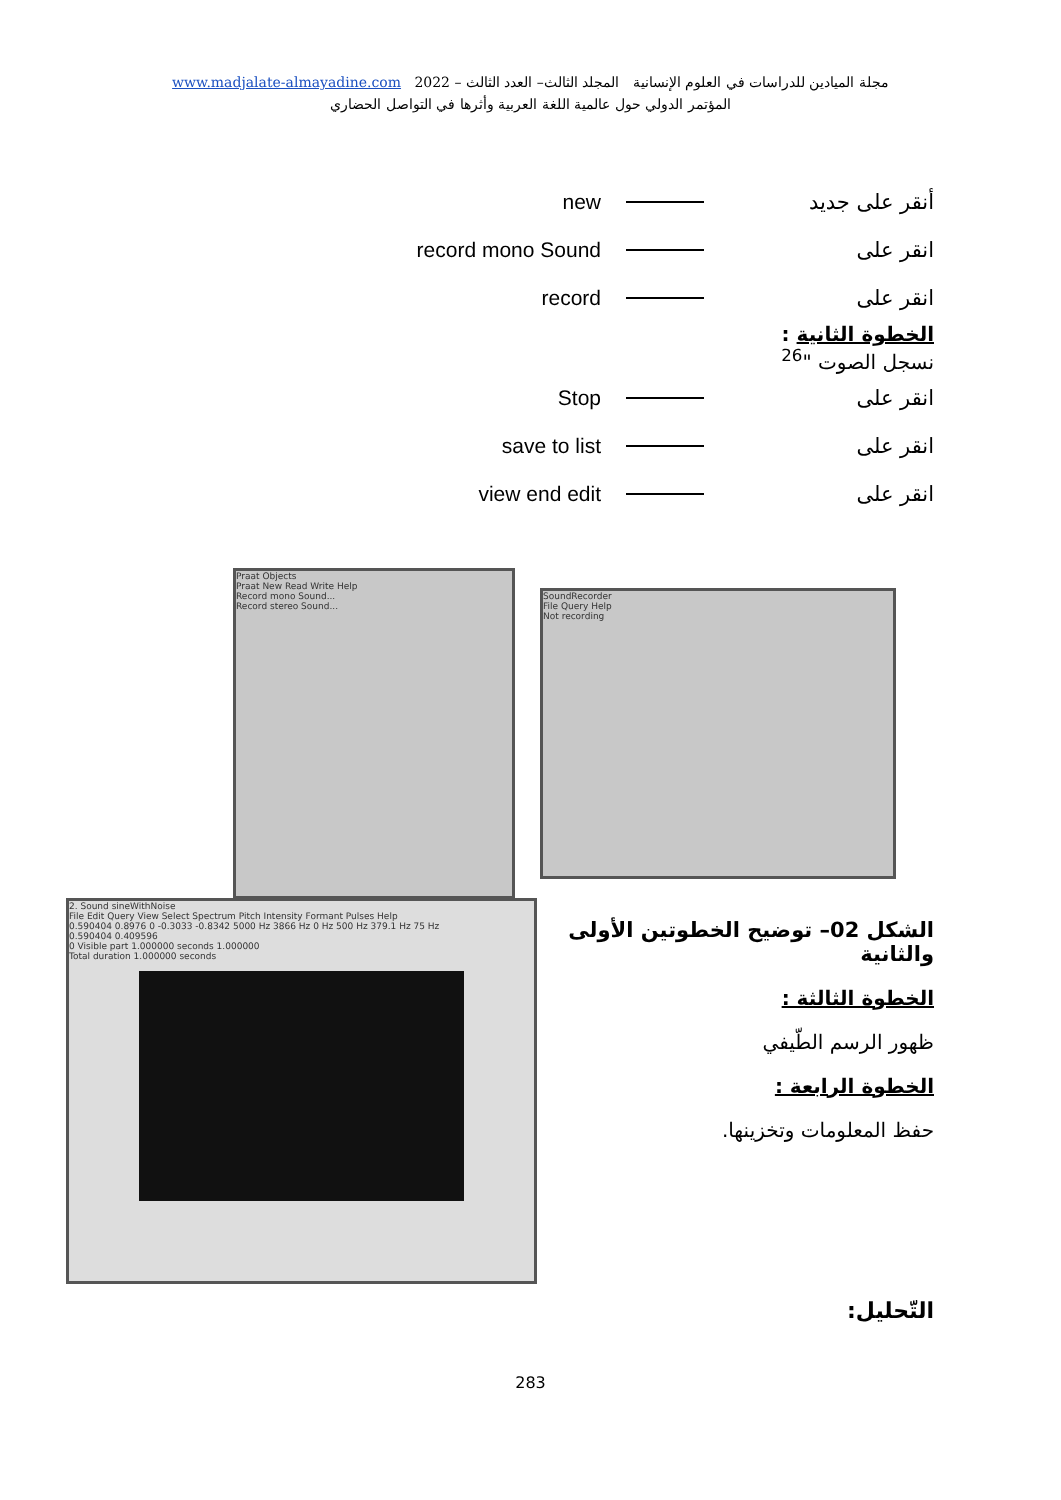www.madjalate-almayadine.com 2022 – مجلة الميادين للدراسات في العلوم الإنسانية المجلد الثالث– العدد الثالث
المؤتمر الدولي حول عالمية اللغة العربية وأثرها في التواصل الحضاري
new أنقر على جديد
record mono Sound انقر على
record انقر على
الخطوة الثانية :
نسجل الصوت "<sup>26</sup>
Stop انقر على
save to list انقر على
view end edit انقر على
Praat Objects
Praat New Read Write Help
Record mono Sound...
Record stereo Sound...
SoundRecorder
File Query Help
Not recording
2. Sound sineWithNoise
File Edit Query View Select Spectrum Pitch Intensity Formant Pulses Help
0.590404 0.8976 0 -0.3033 -0.8342 5000 Hz 3866 Hz 0 Hz 500 Hz 379.1 Hz 75 Hz
0.590404 0.409596
0 Visible part 1.000000 seconds 1.000000
Total duration 1.000000 seconds
الشكل 02– توضيح الخطوتين الأولى والثانية
الخطوة الثالثة :
ظهور الرسم الطّيفي
الخطوة الرابعة :
حفظ المعلومات وتخزينها.
التّحليل:
283